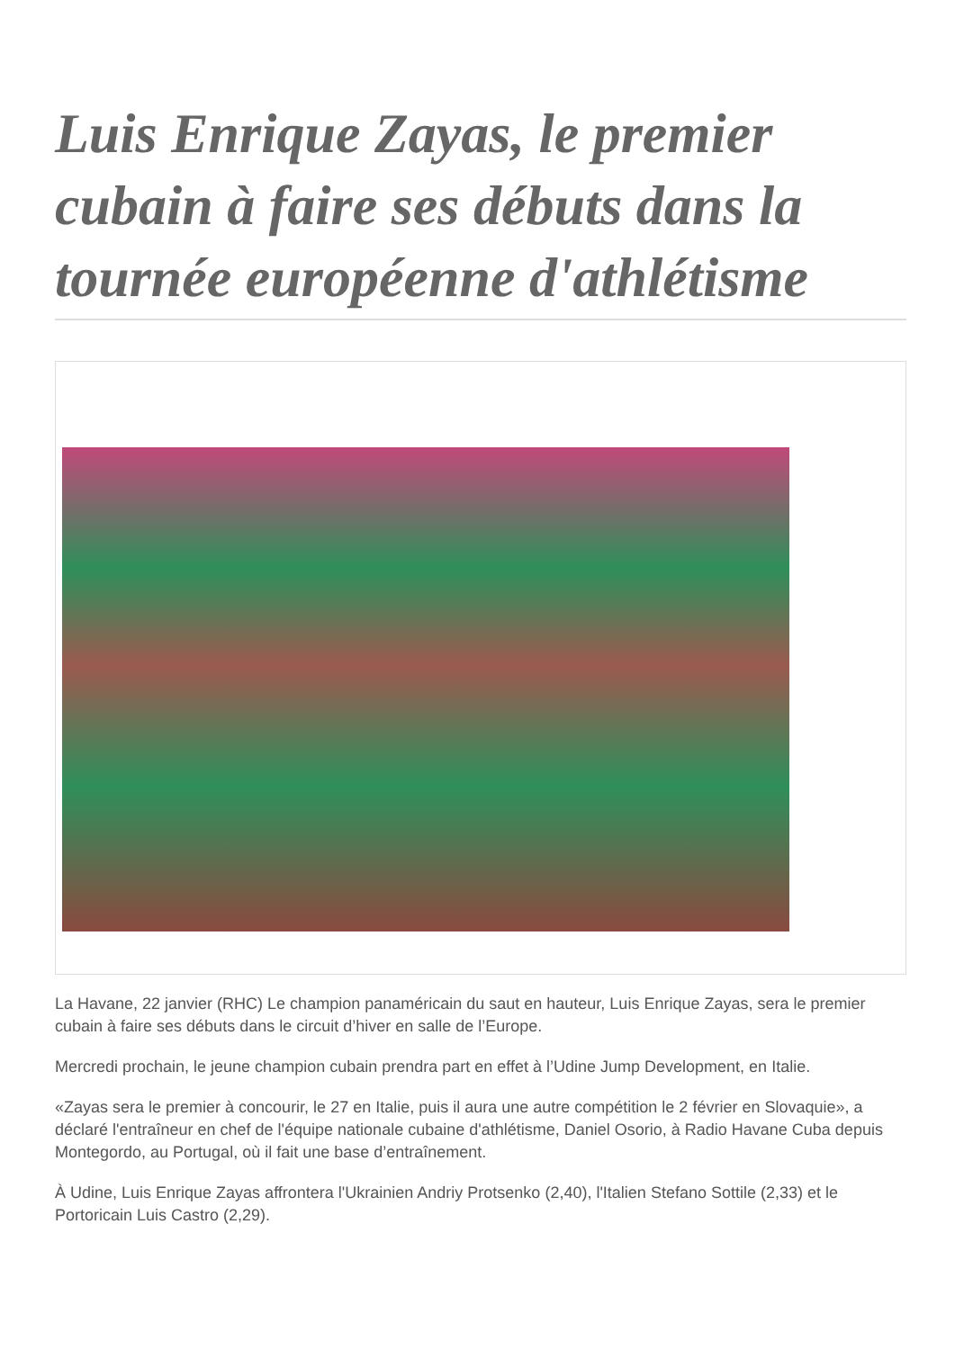Luis Enrique Zayas, le premier cubain à faire ses débuts dans la tournée européenne d'athlétisme
La Havane, 22 janvier (RHC) Le champion panaméricain du saut en hauteur, Luis Enrique Zayas, sera le premier cubain à faire ses débuts dans le circuit d’hiver en salle de l’Europe.
Mercredi prochain, le jeune champion cubain prendra part en effet à l’Udine Jump Development, en Italie.
«Zayas sera le premier à concourir, le 27 en Italie, puis il aura une autre compétition le 2 février en Slovaquie», a déclaré l'entraîneur en chef de l'équipe nationale cubaine d'athlétisme, Daniel Osorio, à Radio Havane Cuba depuis Montegordo, au Portugal, où il fait une base d’entraînement.
À Udine, Luis Enrique Zayas affrontera l'Ukrainien Andriy Protsenko (2,40), l'Italien Stefano Sottile (2,33) et le Portoricain Luis Castro (2,29).